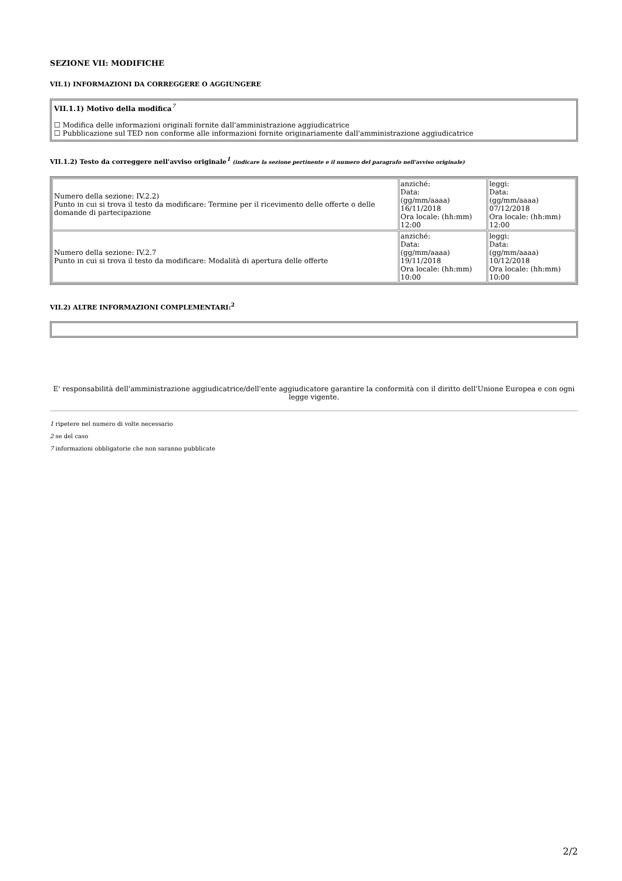SEZIONE VII: MODIFICHE
VII.1) INFORMAZIONI DA CORREGGERE O AGGIUNGERE
VII.1.1) Motivo della modifica<sup>7</sup>
☐ Modifica delle informazioni originali fornite dall'amministrazione aggiudicatrice
☐ Pubblicazione sul TED non conforme alle informazioni fornite originariamente dall'amministrazione aggiudicatrice
VII.1.2) Testo da correggere nell'avviso originale<sup>1</sup> (indicare la sezione pertinente e il numero del paragrafo nell'avviso originale)
| Numero della sezione: IV.2.2) Punto in cui si trova il testo da modificare: Termine per il ricevimento delle offerte o delle domande di partecipazione | anziché: Data: (gg/mm/aaaa) 16/11/2018 Ora locale: (hh:mm) 12:00 | leggi: Data: (gg/mm/aaaa) 07/12/2018 Ora locale: (hh:mm) 12:00 |
| Numero della sezione: IV.2.7 Punto in cui si trova il testo da modificare: Modalità di apertura delle offerte | anziché: Data: (gg/mm/aaaa) 19/11/2018 Ora locale: (hh:mm) 10:00 | leggi: Data: (gg/mm/aaaa) 10/12/2018 Ora locale: (hh:mm) 10:00 |
VII.2) ALTRE INFORMAZIONI COMPLEMENTARI:<sup>2</sup>
E' responsabilità dell'amministrazione aggiudicatrice/dell'ente aggiudicatore garantire la conformità con il diritto dell'Unione Europea e con ogni legge vigente.
1 ripetere nel numero di volte necessario
2 se del caso
7 informazioni obbligatorie che non saranno pubblicate
2/2